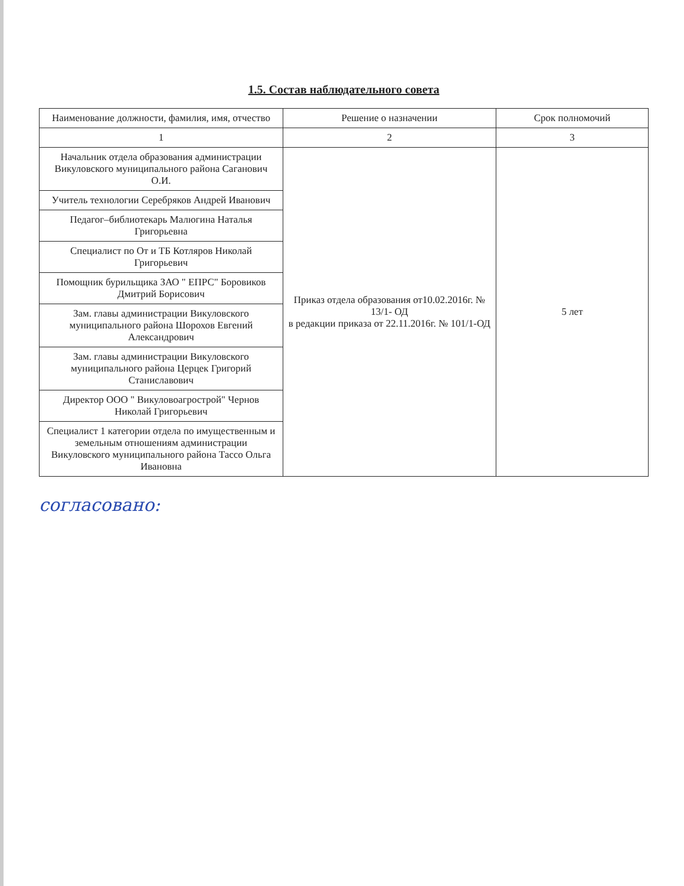1.5. Состав наблюдательного совета
| Наименование должности, фамилия, имя, отчество | Решение о назначении | Срок полномочий |
| --- | --- | --- |
| 1 | 2 | 3 |
| Начальник отдела образования администрации Викуловского муниципального района Саганович О.И. | Приказ отдела образования от10.02.2016г. № 13/1- ОД в редакции приказа от 22.11.2016г. № 101/1-ОД | 5 лет |
| Учитель технологии Серебряков Андрей Иванович | | |
| Педагог–библиотекарь Малюгина Наталья Григорьевна | | |
| Специалист по От и ТБ Котляров Николай Григорьевич | | |
| Помощник бурильщика ЗАО " ЕПРС" Боровиков Дмитрий Борисович | | |
| Зам. главы администрации Викуловского муниципального района Шорохов Евгений Александрович | | |
| Зам. главы администрации Викуловского муниципального района Церцек Григорий Станиславович | | |
| Директор ООО " Викуловоагрострой" Чернов Николай Григорьевич | | |
| Специалист 1 категории отдела по имущественным и земельным отношениям администрации Викуловского муниципального района Тассо Ольга Ивановна | | |
согласовано: